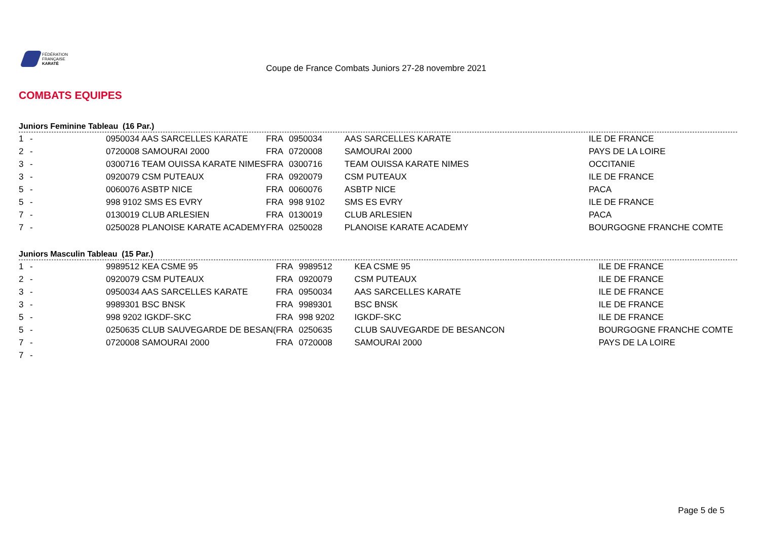FÉDÉRATION
FRANÇAISE
KARATÉ
Coupe de France Combats Juniors 27-28 novembre 2021
COMBATS EQUIPES
Juniors Feminine Tableau (16 Par.)
| 1 | - | 0950034 AAS SARCELLES KARATE | FRA | 0950034 | AAS SARCELLES KARATE | ILE DE FRANCE |
| 2 | - | 0720008 SAMOURAI 2000 | FRA | 0720008 | SAMOURAI 2000 | PAYS DE LA LOIRE |
| 3 | - | 0300716 TEAM OUISSA KARATE NIMES | FRA | 0300716 | TEAM OUISSA KARATE NIMES | OCCITANIE |
| 3 | - | 0920079 CSM PUTEAUX | FRA | 0920079 | CSM PUTEAUX | ILE DE FRANCE |
| 5 | - | 0060076 ASBTP NICE | FRA | 0060076 | ASBTP NICE | PACA |
| 5 | - | 998 9102 SMS ES EVRY | FRA | 998 9102 | SMS ES EVRY | ILE DE FRANCE |
| 7 | - | 0130019 CLUB ARLESIEN | FRA | 0130019 | CLUB ARLESIEN | PACA |
| 7 | - | 0250028 PLANOISE KARATE ACADEMY | FRA | 0250028 | PLANOISE KARATE ACADEMY | BOURGOGNE FRANCHE COMTE |
Juniors Masculin Tableau (15 Par.)
| 1 | - | 9989512 KEA CSME 95 | FRA | 9989512 | KEA CSME 95 | ILE DE FRANCE |
| 2 | - | 0920079 CSM PUTEAUX | FRA | 0920079 | CSM PUTEAUX | ILE DE FRANCE |
| 3 | - | 0950034 AAS SARCELLES KARATE | FRA | 0950034 | AAS SARCELLES KARATE | ILE DE FRANCE |
| 3 | - | 9989301 BSC BNSK | FRA | 9989301 | BSC BNSK | ILE DE FRANCE |
| 5 | - | 998 9202 IGKDF-SKC | FRA | 998 9202 | IGKDF-SKC | ILE DE FRANCE |
| 5 | - | 0250635 CLUB SAUVEGARDE DE BESAN( | FRA | 0250635 | CLUB SAUVEGARDE DE BESANCON | BOURGOGNE FRANCHE COMTE |
| 7 | - | 0720008 SAMOURAI 2000 | FRA | 0720008 | SAMOURAI 2000 | PAYS DE LA LOIRE |
| 7 | - | | | | | |
Page 5 de 5